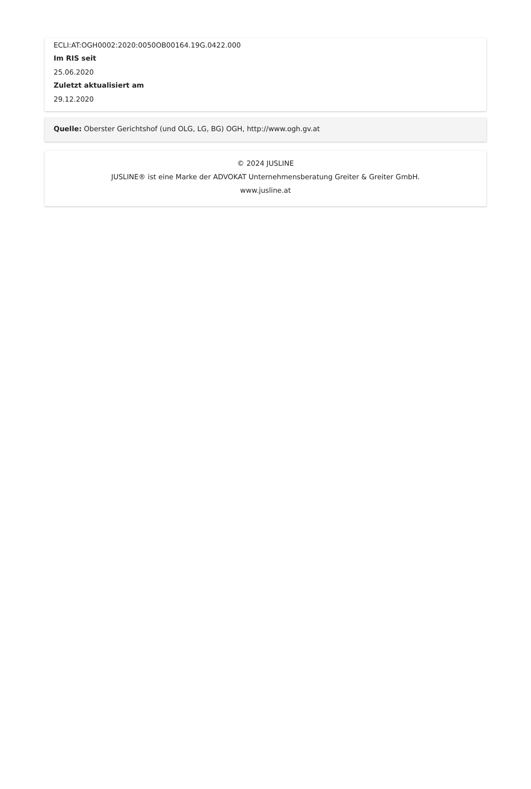ECLI:AT:OGH0002:2020:0050OB00164.19G.0422.000
Im RIS seit
25.06.2020
Zuletzt aktualisiert am
29.12.2020
Quelle: Oberster Gerichtshof (und OLG, LG, BG) OGH, http://www.ogh.gv.at
© 2024 JUSLINE
JUSLINE® ist eine Marke der ADVOKAT Unternehmensberatung Greiter & Greiter GmbH.
www.jusline.at